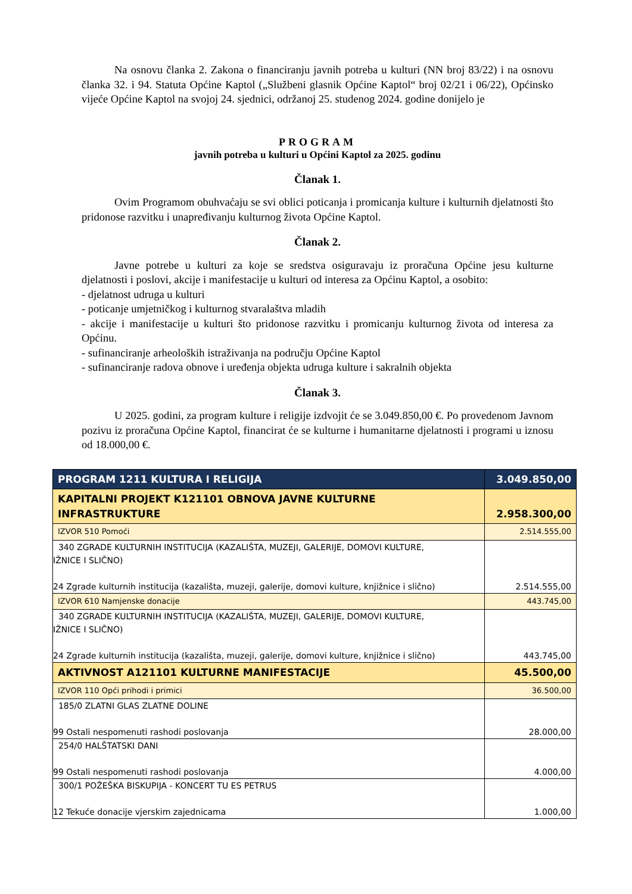Na osnovu članka 2. Zakona o financiranju javnih potreba u kulturi (NN broj 83/22) i na osnovu članka 32. i 94. Statuta Općine Kaptol („Službeni glasnik Općine Kaptol“ broj 02/21 i 06/22), Općinsko vijeće Općine Kaptol na svojoj 24. sjednici, održanoj 25. studenog 2024. godine donijelo je
PROGRAM
javnih potreba u kulturi u Općini Kaptol za 2025. godinu
Članak 1.
Ovim Programom obuhvaćaju se svi oblici poticanja i promicanja kulture i kulturnih djelatnosti što pridonose razvitku i unapređivanju kulturnog života Općine Kaptol.
Članak 2.
Javne potrebe u kulturi za koje se sredstva osiguravaju iz proračuna Općine jesu kulturne djelatnosti i poslovi, akcije i manifestacije u kulturi od interesa za Općinu Kaptol, a osobito:
- djelatnost udruga u kulturi
- poticanje umjetničkog i kulturnog stvaralaštva mladih
- akcije i manifestacije u kulturi što pridonose razvitku i promicanju kulturnog života od interesa za Općinu.
- sufinanciranje arheoloških istraživanja na području Općine Kaptol
- sufinanciranje radova obnove i uređenja objekta udruga kulture i sakralnih objekta
Članak 3.
U 2025. godini, za program kulture i religije izdvojit će se 3.049.850,00 €. Po provedenom Javnom pozivu iz proračuna Općine Kaptol, financirat će se kulturne i humanitarne djelatnosti i programi u iznosu od 18.000,00 €.
| PROGRAM 1211 KULTURA I RELIGIJA | 3.049.850,00 |
| KAPITALNI PROJEKT K121101 OBNOVA JAVNE KULTURNE INFRASTRUKTURE | 2.958.300,00 |
| IZVOR 510 Pomoći | 2.514.555,00 |
| 340 ZGRADE KULTURNIH INSTITUCIJA (KAZALIŠTA, MUZEJI, GALERIJE, DOMOVI KULTURE, IŽNICE I SLIČNO) 24 Zgrade kulturnih institucija (kazališta, muzeji, galerije, domovi kulture, knjižnice i slično) | 2.514.555,00 |
| IZVOR 610 Namjenske donacije | 443.745,00 |
| 340 ZGRADE KULTURNIH INSTITUCIJA (KAZALIŠTA, MUZEJI, GALERIJE, DOMOVI KULTURE, IŽNICE I SLIČNO) 24 Zgrade kulturnih institucija (kazališta, muzeji, galerije, domovi kulture, knjižnice i slično) | 443.745,00 |
| AKTIVNOST A121101 KULTURNE MANIFESTACIJE | 45.500,00 |
| IZVOR 110 Opći prihodi i primici | 36.500,00 |
| 185/0 ZLATNI GLAS ZLATNE DOLINE 99 Ostali nespomenuti rashodi poslovanja | 28.000,00 |
| 254/0 HALŠTATSKI DANI 99 Ostali nespomenuti rashodi poslovanja | 4.000,00 |
| 300/1 POŽEŠKA BISKUPIJA - KONCERT TU ES PETRUS 12 Tekuće donacije vjerskim zajednicama | 1.000,00 |